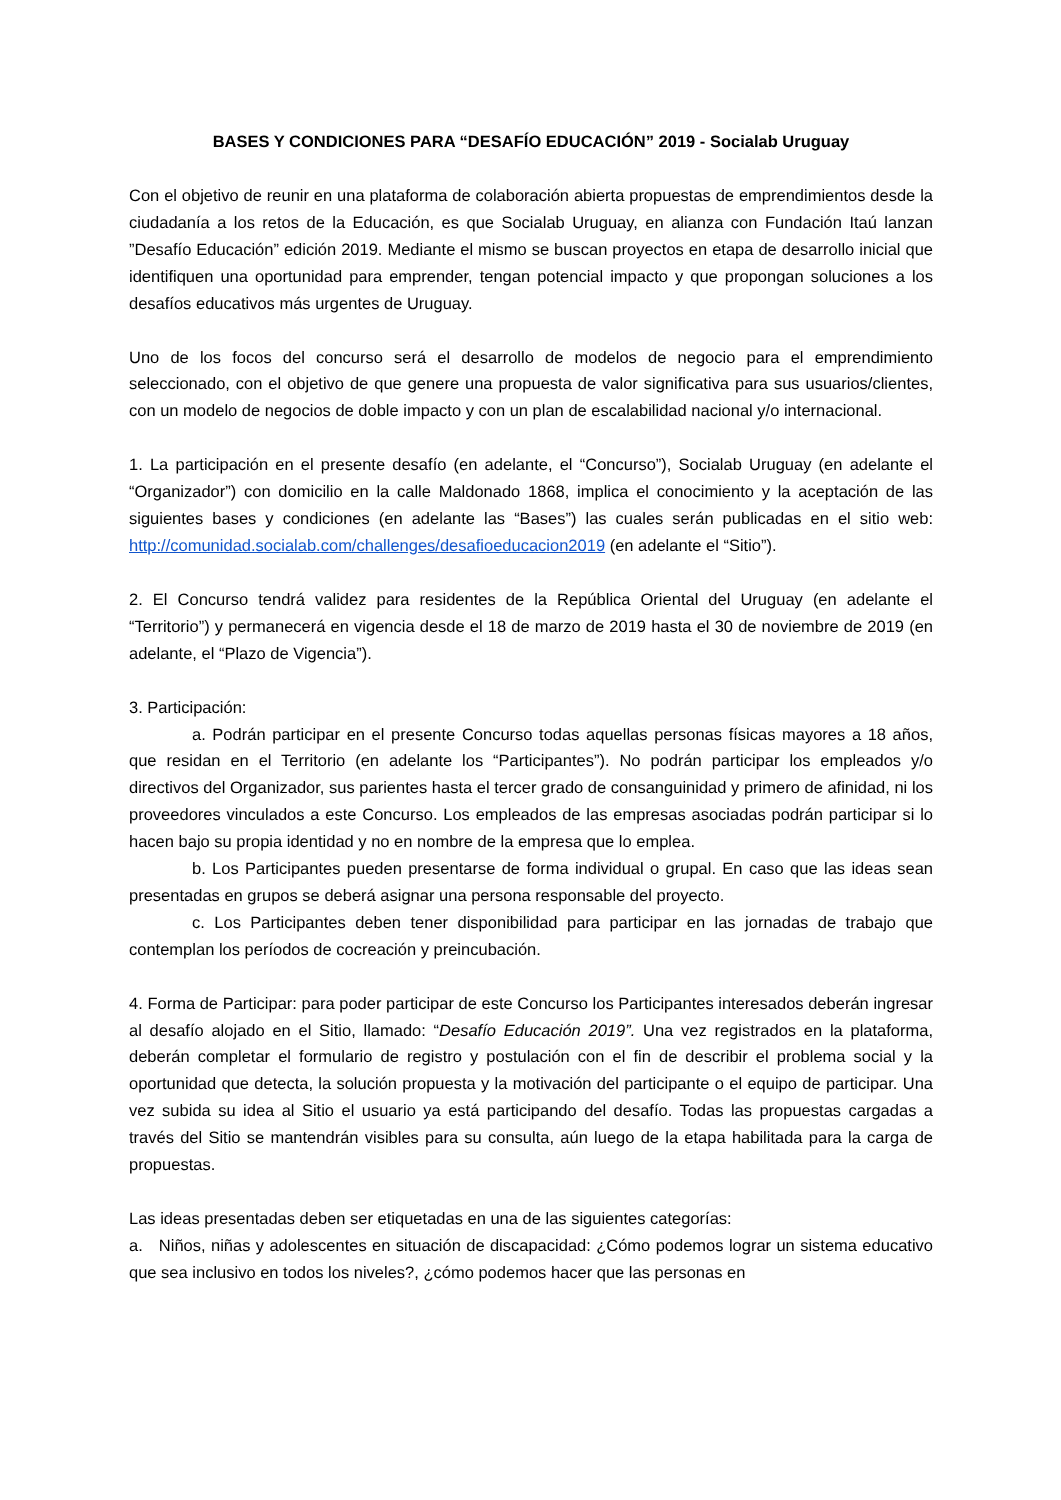BASES Y CONDICIONES PARA “DESAFÍO EDUCACIÓN” 2019 - Socialab Uruguay
Con el objetivo de reunir en una plataforma de colaboración abierta propuestas de emprendimientos desde la ciudadanía a los retos de la Educación, es que Socialab Uruguay, en alianza con Fundación Itaú lanzan ”Desafío Educación” edición 2019. Mediante el mismo se buscan proyectos en etapa de desarrollo inicial que identifiquen una oportunidad para emprender, tengan potencial impacto y que propongan soluciones a los desafíos educativos más urgentes de Uruguay.
Uno de los focos del concurso será el desarrollo de modelos de negocio para el emprendimiento seleccionado, con el objetivo de que genere una propuesta de valor significativa para sus usuarios/clientes, con un modelo de negocios de doble impacto y con un plan de escalabilidad nacional y/o internacional.
1. La participación en el presente desafío (en adelante, el “Concurso”), Socialab Uruguay (en adelante el “Organizador”) con domicilio en la calle Maldonado 1868, implica el conocimiento y la aceptación de las siguientes bases y condiciones (en adelante las “Bases”) las cuales serán publicadas en el sitio web: http://comunidad.socialab.com/challenges/desafioeducacion2019 (en adelante el “Sitio”).
2. El Concurso tendrá validez para residentes de la República Oriental del Uruguay (en adelante el “Territorio”) y permanecerá en vigencia desde el 18 de marzo de 2019 hasta el 30 de noviembre de 2019 (en adelante, el “Plazo de Vigencia”).
3. Participación:
a. Podrán participar en el presente Concurso todas aquellas personas físicas mayores a 18 años, que residan en el Territorio (en adelante los “Participantes”). No podrán participar los empleados y/o directivos del Organizador, sus parientes hasta el tercer grado de consanguinidad y primero de afinidad, ni los proveedores vinculados a este Concurso. Los empleados de las empresas asociadas podrán participar si lo hacen bajo su propia identidad y no en nombre de la empresa que lo emplea.
b. Los Participantes pueden presentarse de forma individual o grupal. En caso que las ideas sean presentadas en grupos se deberá asignar una persona responsable del proyecto.
c. Los Participantes deben tener disponibilidad para participar en las jornadas de trabajo que contemplan los períodos de cocreación y preincubación.
4. Forma de Participar: para poder participar de este Concurso los Participantes interesados deberán ingresar al desafío alojado en el Sitio, llamado: “Desafío Educación 2019”. Una vez registrados en la plataforma, deberán completar el formulario de registro y postulación con el fin de describir el problema social y la oportunidad que detecta, la solución propuesta y la motivación del participante o el equipo de participar. Una vez subida su idea al Sitio el usuario ya está participando del desafío. Todas las propuestas cargadas a través del Sitio se mantendrán visibles para su consulta, aún luego de la etapa habilitada para la carga de propuestas.
Las ideas presentadas deben ser etiquetadas en una de las siguientes categorías:
a. Niños, niñas y adolescentes en situación de discapacidad: ¿Cómo podemos lograr un sistema educativo que sea inclusivo en todos los niveles?, ¿cómo podemos hacer que las personas en